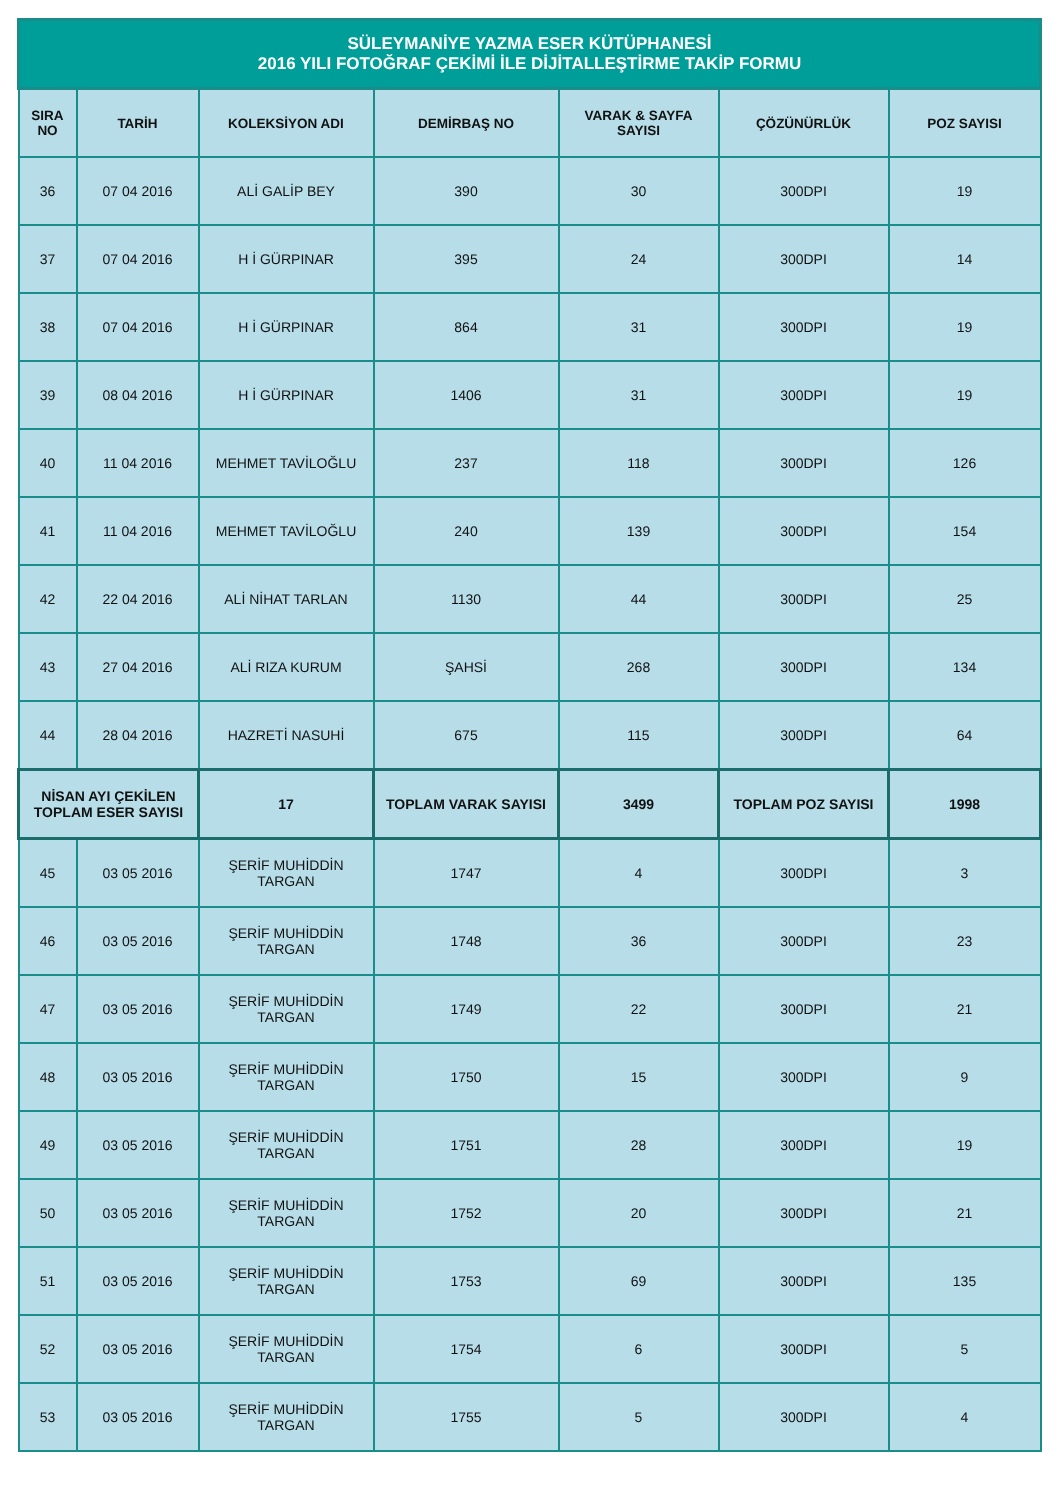| SÜLEYMANİYE YAZMA ESER KÜTÜPHANESİ 2016 YILI FOTOĞRAF ÇEKİMİ İLE DİJİTALLEŞTİRME TAKİP FORMU | | | | | | |
| --- | --- | --- | --- | --- | --- | --- |
| SIRA NO | TARİH | KOLEKSİYON ADI | DEMİRBAŞ NO | VARAK & SAYFA SAYISI | ÇÖZÜNÜRLÜK | POZ SAYISI |
| 36 | 07 04 2016 | ALİ GALİP BEY | 390 | 30 | 300DPI | 19 |
| 37 | 07 04 2016 | H İ GÜRPINAR | 395 | 24 | 300DPI | 14 |
| 38 | 07 04 2016 | H İ GÜRPINAR | 864 | 31 | 300DPI | 19 |
| 39 | 08 04 2016 | H İ GÜRPINAR | 1406 | 31 | 300DPI | 19 |
| 40 | 11 04 2016 | MEHMET TAVİLOĞLU | 237 | 118 | 300DPI | 126 |
| 41 | 11 04 2016 | MEHMET TAVİLOĞLU | 240 | 139 | 300DPI | 154 |
| 42 | 22 04 2016 | ALİ NİHAT TARLAN | 1130 | 44 | 300DPI | 25 |
| 43 | 27 04 2016 | ALİ RIZA KURUM | ŞAHSİ | 268 | 300DPI | 134 |
| 44 | 28 04 2016 | HAZRETİ NASUHİ | 675 | 115 | 300DPI | 64 |
| NİSAN AYI ÇEKİLEN TOPLAM ESER SAYISI | | 17 | TOPLAM VARAK SAYISI | 3499 | TOPLAM POZ SAYISI | 1998 |
| 45 | 03 05 2016 | ŞERİF MUHİDDİN TARGAN | 1747 | 4 | 300DPI | 3 |
| 46 | 03 05 2016 | ŞERİF MUHİDDİN TARGAN | 1748 | 36 | 300DPI | 23 |
| 47 | 03 05 2016 | ŞERİF MUHİDDİN TARGAN | 1749 | 22 | 300DPI | 21 |
| 48 | 03 05 2016 | ŞERİF MUHİDDİN TARGAN | 1750 | 15 | 300DPI | 9 |
| 49 | 03 05 2016 | ŞERİF MUHİDDİN TARGAN | 1751 | 28 | 300DPI | 19 |
| 50 | 03 05 2016 | ŞERİF MUHİDDİN TARGAN | 1752 | 20 | 300DPI | 21 |
| 51 | 03 05 2016 | ŞERİF MUHİDDİN TARGAN | 1753 | 69 | 300DPI | 135 |
| 52 | 03 05 2016 | ŞERİF MUHİDDİN TARGAN | 1754 | 6 | 300DPI | 5 |
| 53 | 03 05 2016 | ŞERİF MUHİDDİN TARGAN | 1755 | 5 | 300DPI | 4 |